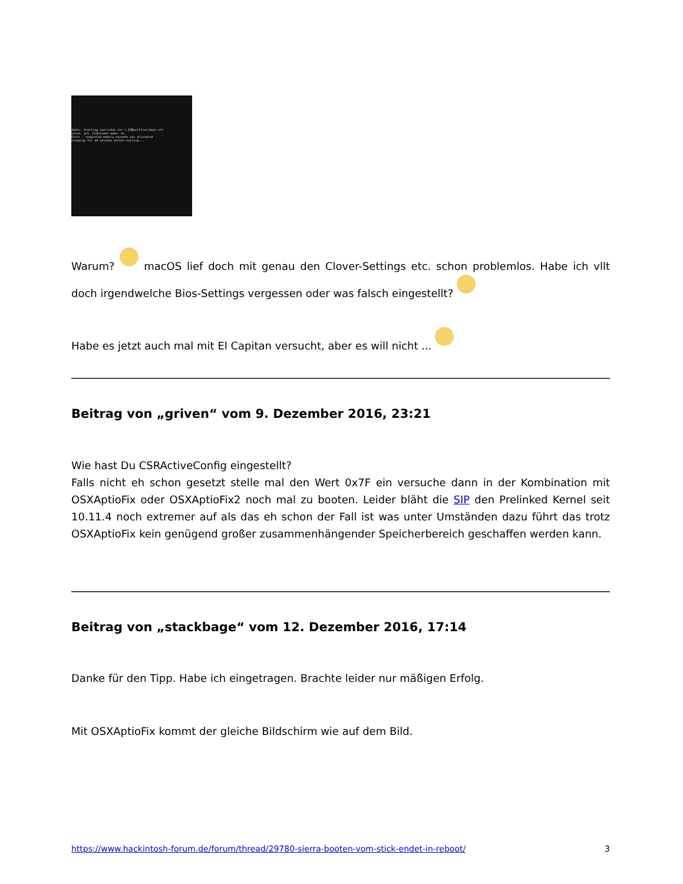xbdrv: Starting overrides for \.IABootFiles\boot.efi
block: yes, hibernate wake: no
Error - requested memory exceeds our allocated
sleeping for 10 seconds before exiting...
Warum? macOS lief doch mit genau den Clover-Settings etc. schon problemlos. Habe ich vllt doch irgendwelche Bios-Settings vergessen oder was falsch eingestellt?
Habe es jetzt auch mal mit El Capitan versucht, aber es will nicht ...
Beitrag von „griven“ vom 9. Dezember 2016, 23:21
Wie hast Du CSRActiveConfig eingestellt?
Falls nicht eh schon gesetzt stelle mal den Wert 0x7F ein versuche dann in der Kombination mit OSXAptioFix oder OSXAptioFix2 noch mal zu booten. Leider bläht die SIP den Prelinked Kernel seit 10.11.4 noch extremer auf als das eh schon der Fall ist was unter Umständen dazu führt das trotz OSXAptioFix kein genügend großer zusammenhängender Speicherbereich geschaffen werden kann.
Beitrag von „stackbage“ vom 12. Dezember 2016, 17:14
Danke für den Tipp. Habe ich eingetragen. Brachte leider nur mäßigen Erfolg.
Mit OSXAptioFix kommt der gleiche Bildschirm wie auf dem Bild.
https://www.hackintosh-forum.de/forum/thread/29780-sierra-booten-vom-stick-endet-in-reboot/ 3